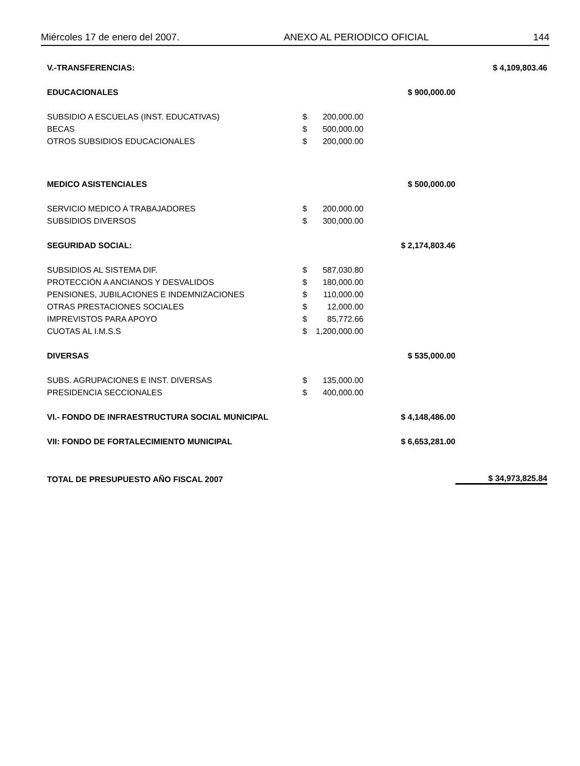Miércoles 17 de enero del 2007. ANEXO AL PERIODICO OFICIAL 144
| V.-TRANSFERENCIAS: | | | | $ 4,109,803.46 |
| EDUCACIONALES | | | $ 900,000.00 | |
| SUBSIDIO A ESCUELAS (INST. EDUCATIVAS) | $ | 200,000.00 | | |
| BECAS | $ | 500,000.00 | | |
| OTROS SUBSIDIOS EDUCACIONALES | $ | 200,000.00 | | |
| MEDICO ASISTENCIALES | | | $ 500,000.00 | |
| SERVICIO MEDICO A TRABAJADORES | $ | 200,000.00 | | |
| SUBSIDIOS DIVERSOS | $ | 300,000.00 | | |
| SEGURIDAD SOCIAL: | | | $ 2,174,803.46 | |
| SUBSIDIOS AL SISTEMA DIF. | $ | 587,030.80 | | |
| PROTECCIÓN A ANCIANOS Y DESVALIDOS | $ | 180,000.00 | | |
| PENSIONES, JUBILACIONES E INDEMNIZACIONES | $ | 110,000.00 | | |
| OTRAS PRESTACIONES SOCIALES | $ | 12,000.00 | | |
| IMPREVISTOS PARA APOYO | $ | 85,772.66 | | |
| CUOTAS AL I.M.S.S | $ | 1,200,000.00 | | |
| DIVERSAS | | | $ 535,000.00 | |
| SUBS. AGRUPACIONES E INST. DIVERSAS | $ | 135,000.00 | | |
| PRESIDENCIA SECCIONALES | $ | 400,000.00 | | |
| VI.- FONDO DE INFRAESTRUCTURA SOCIAL MUNICIPAL | | | $ 4,148,486.00 | |
| VII: FONDO DE FORTALECIMIENTO MUNICIPAL | | | $ 6,653,281.00 | |
| TOTAL DE PRESUPUESTO AÑO FISCAL 2007 | | | | $ 34,973,825.84 |